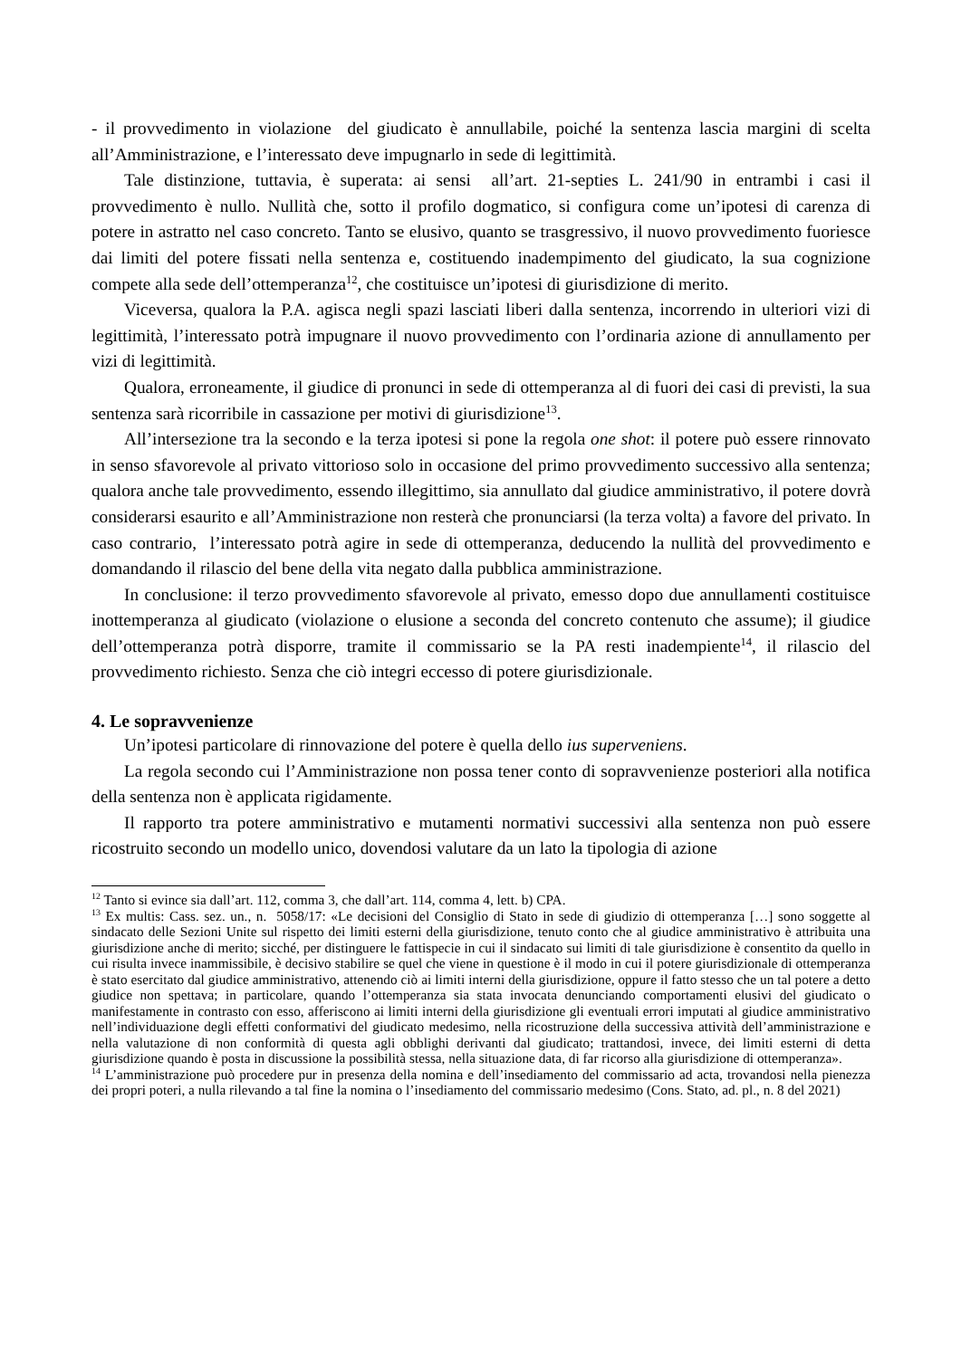- il provvedimento in violazione del giudicato è annullabile, poiché la sentenza lascia margini di scelta all’Amministrazione, e l’interessato deve impugnarlo in sede di legittimità.
Tale distinzione, tuttavia, è superata: ai sensi all’art. 21-septies L. 241/90 in entrambi i casi il provvedimento è nullo. Nullità che, sotto il profilo dogmatico, si configura come un’ipotesi di carenza di potere in astratto nel caso concreto. Tanto se elusivo, quanto se trasgressivo, il nuovo provvedimento fuoriesce dai limiti del potere fissati nella sentenza e, costituendo inadempimento del giudicato, la sua cognizione compete alla sede dell’ottemperanza<sup>12</sup>, che costituisce un’ipotesi di giurisdizione di merito.
Viceversa, qualora la P.A. agisca negli spazi lasciati liberi dalla sentenza, incorrendo in ulteriori vizi di legittimità, l’interessato potrà impugnare il nuovo provvedimento con l’ordinaria azione di annullamento per vizi di legittimità.
Qualora, erroneamente, il giudice di pronunci in sede di ottemperanza al di fuori dei casi di previsti, la sua sentenza sarà ricorribile in cassazione per motivi di giurisdizione<sup>13</sup>.
All’intersezione tra la secondo e la terza ipotesi si pone la regola one shot: il potere può essere rinnovato in senso sfavorevole al privato vittorioso solo in occasione del primo provvedimento successivo alla sentenza; qualora anche tale provvedimento, essendo illegittimo, sia annullato dal giudice amministrativo, il potere dovrà considerarsi esaurito e all’Amministrazione non resterà che pronunciarsi (la terza volta) a favore del privato. In caso contrario, l’interessato potrà agire in sede di ottemperanza, deducendo la nullità del provvedimento e domandando il rilascio del bene della vita negato dalla pubblica amministrazione.
In conclusione: il terzo provvedimento sfavorevole al privato, emesso dopo due annullamenti costituisce inottemperanza al giudicato (violazione o elusione a seconda del concreto contenuto che assume); il giudice dell’ottemperanza potrà disporre, tramite il commissario se la PA resti inadempiente<sup>14</sup>, il rilascio del provvedimento richiesto. Senza che ciò integri eccesso di potere giurisdizionale.
4. Le sopravvenienze
Un’ipotesi particolare di rinnovazione del potere è quella dello ius superveniens.
La regola secondo cui l’Amministrazione non possa tener conto di sopravvenienze posteriori alla notifica della sentenza non è applicata rigidamente.
Il rapporto tra potere amministrativo e mutamenti normativi successivi alla sentenza non può essere ricostruito secondo un modello unico, dovendosi valutare da un lato la tipologia di azione
<sup>12</sup> Tanto si evince sia dall’art. 112, comma 3, che dall’art. 114, comma 4, lett. b) CPA.
<sup>13</sup> Ex multis: Cass. sez. un., n. 5058/17: «Le decisioni del Consiglio di Stato in sede di giudizio di ottemperanza […] sono soggette al sindacato delle Sezioni Unite sul rispetto dei limiti esterni della giurisdizione, tenuto conto che al giudice amministrativo è attribuita una giurisdizione anche di merito; sicché, per distinguere le fattispecie in cui il sindacato sui limiti di tale giurisdizione è consentito da quello in cui risulta invece inammissibile, è decisivo stabilire se quel che viene in questione è il modo in cui il potere giurisdizionale di ottemperanza è stato esercitato dal giudice amministrativo, attenendo ciò ai limiti interni della giurisdizione, oppure il fatto stesso che un tal potere a detto giudice non spettava; in particolare, quando l’ottemperanza sia stata invocata denunciando comportamenti elusivi del giudicato o manifestamente in contrasto con esso, afferiscono ai limiti interni della giurisdizione gli eventuali errori imputati al giudice amministrativo nell’individuazione degli effetti conformativi del giudicato medesimo, nella ricostruzione della successiva attività dell’amministrazione e nella valutazione di non conformità di questa agli obblighi derivanti dal giudicato; trattandosi, invece, dei limiti esterni di detta giurisdizione quando è posta in discussione la possibilità stessa, nella situazione data, di far ricorso alla giurisdizione di ottemperanza».
<sup>14</sup> L’amministrazione può procedere pur in presenza della nomina e dell’insediamento del commissario ad acta, trovandosi nella pienezza dei propri poteri, a nulla rilevando a tal fine la nomina o l’insediamento del commissario medesimo (Cons. Stato, ad. pl., n. 8 del 2021)